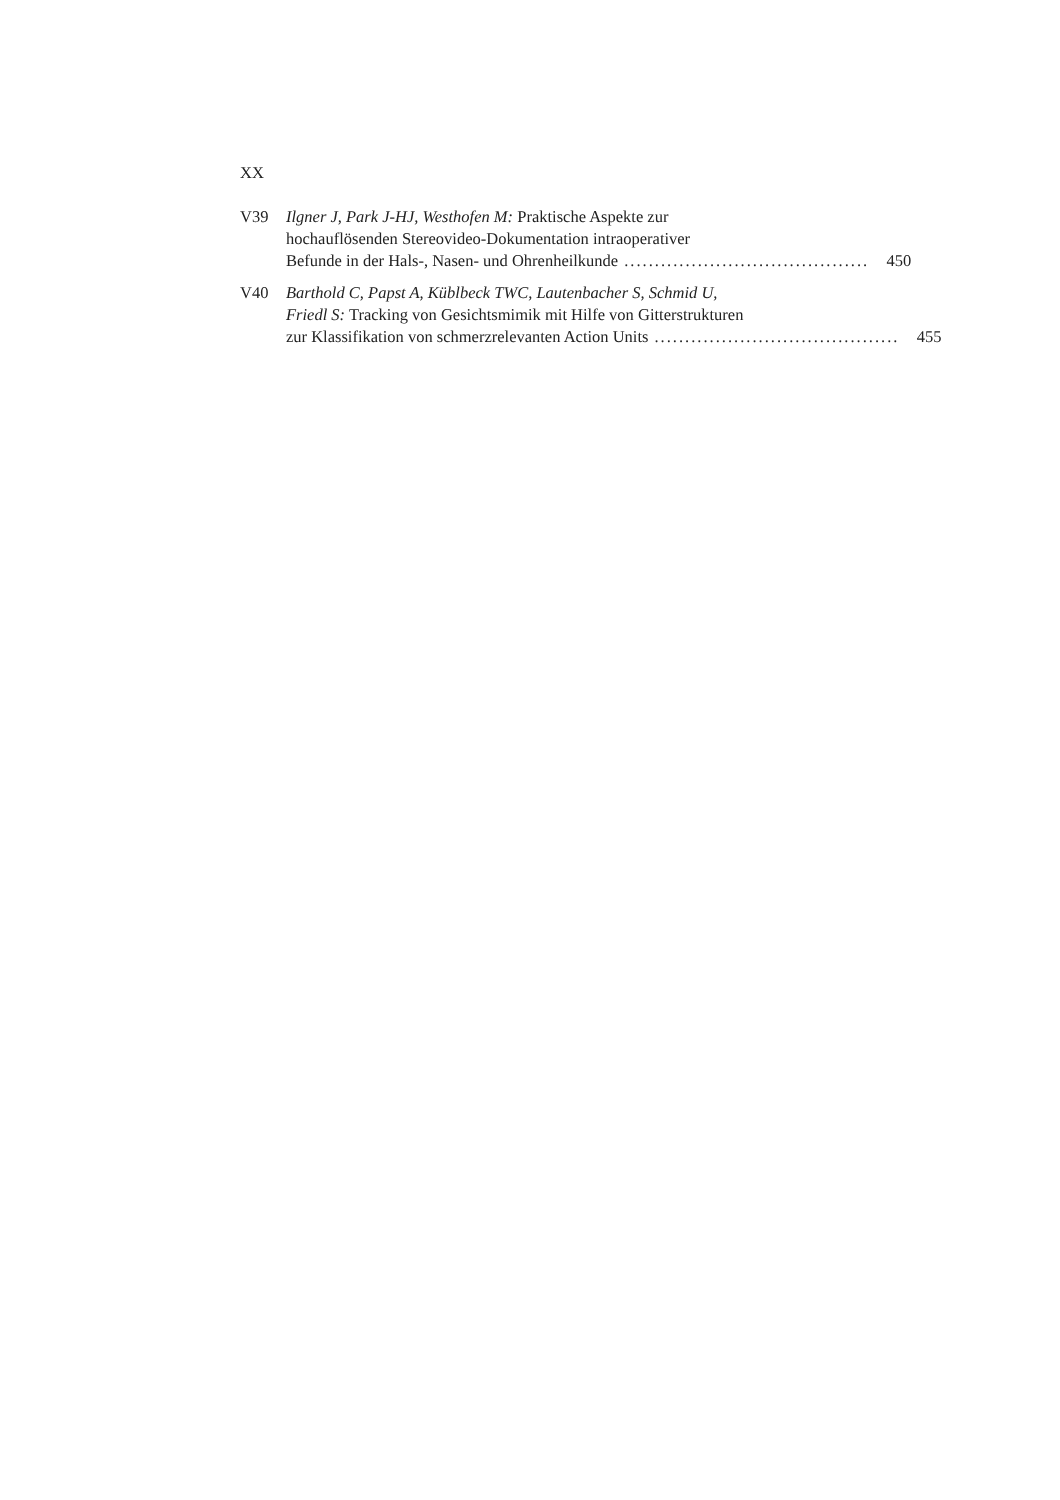XX
V39 Ilgner J, Park J-HJ, Westhofen M: Praktische Aspekte zur
hochauflösenden Stereovideo-Dokumentation intraoperativer
Befunde in der Hals-, Nasen- und Ohrenheilkunde........................................ 450
V40 Barthold C, Papst A, Küblbeck TWC, Lautenbacher S, Schmid U,
Friedl S: Tracking von Gesichtsmimik mit Hilfe von Gitterstrukturen
zur Klassifikation von schmerzrelevanten Action Units........................................ 455